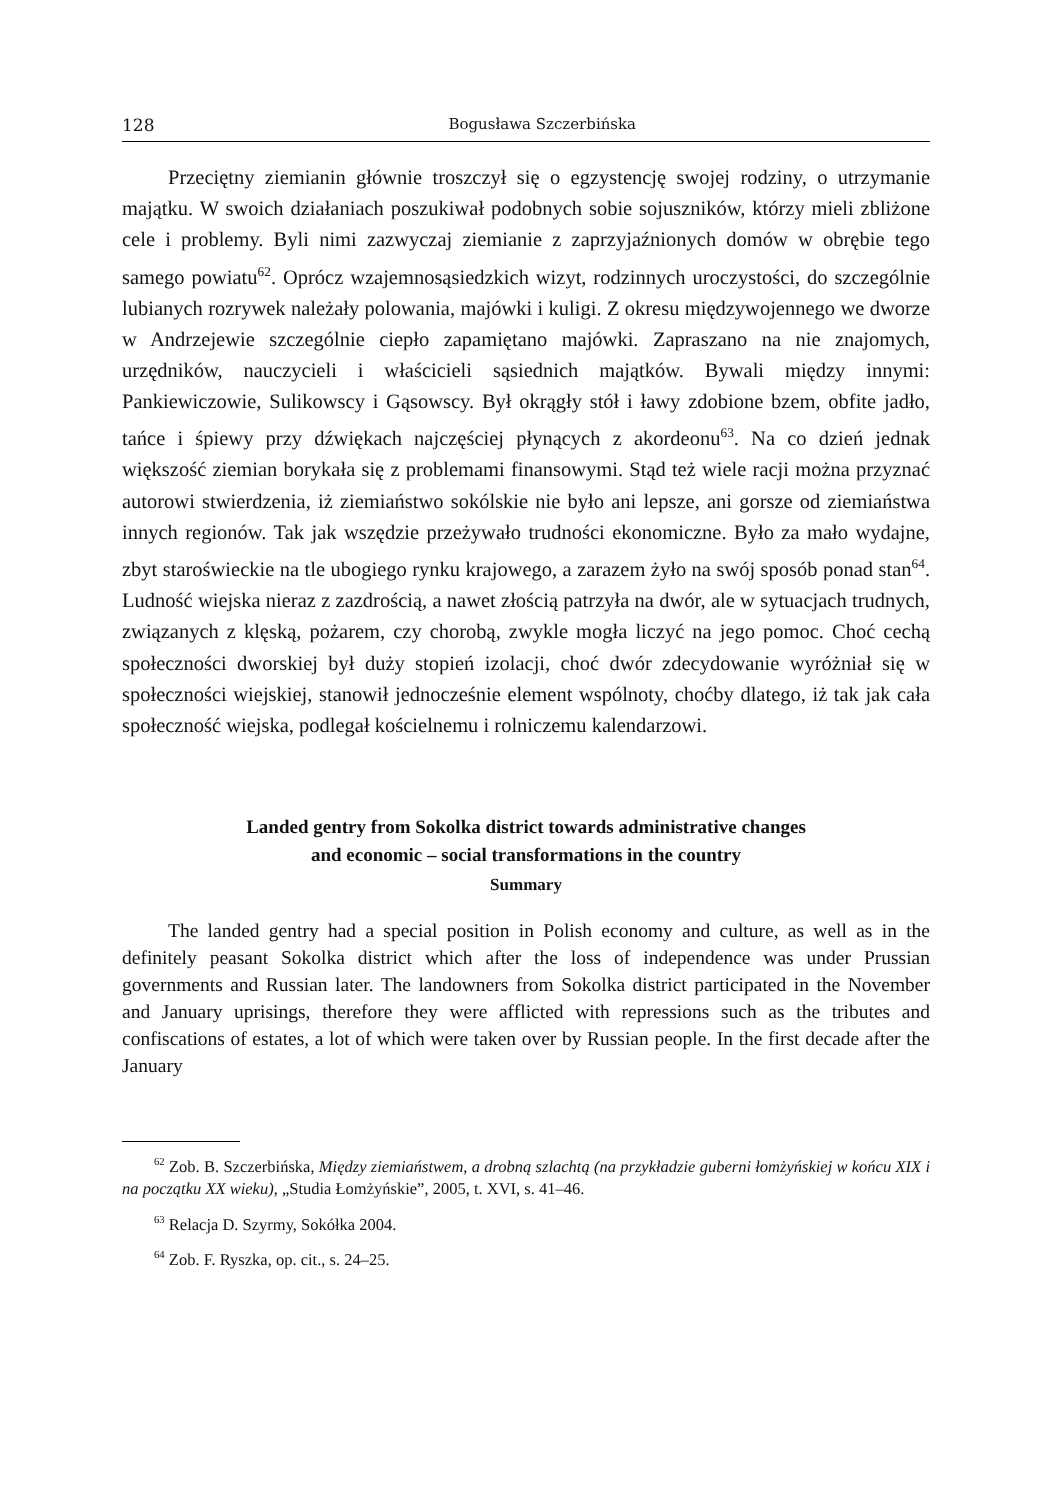128 Bogusława Szczerbińska
Przeciętny ziemianin głównie troszczył się o egzystencję swojej rodziny, o utrzymanie majątku. W swoich działaniach poszukiwał podobnych sobie sojuszników, którzy mieli zbliżone cele i problemy. Byli nimi zazwyczaj ziemianie z zaprzyjaźnionych domów w obrębie tego samego powiatu<sup>62</sup>. Oprócz wzajemnosąsiedzkich wizyt, rodzinnych uroczystości, do szczególnie lubianych rozrywek należały polowania, majówki i kuligi. Z okresu międzywojennego we dworze w Andrzejewie szczególnie ciepło zapamiętano majówki. Zapraszano na nie znajomych, urzędników, nauczycieli i właścicieli sąsiednich majątków. Bywali między innymi: Pankiewiczowie, Sulikowscy i Gąsowscy. Był okrągły stół i ławy zdobione bzem, obfite jadło, tańce i śpiewy przy dźwiękach najczęściej płynących z akordeonu<sup>63</sup>. Na co dzień jednak większość ziemian borykała się z problemami finansowymi. Stąd też wiele racji można przyznać autorowi stwierdzenia, iż ziemiaństwo sokólskie nie było ani lepsze, ani gorsze od ziemiaństwa innych regionów. Tak jak wszędzie przeżywało trudności ekonomiczne. Było za mało wydajne, zbyt staroświeckie na tle ubogiego rynku krajowego, a zarazem żyło na swój sposób ponad stan<sup>64</sup>. Ludność wiejska nieraz z zazdrością, a nawet złością patrzyła na dwór, ale w sytuacjach trudnych, związanych z klęską, pożarem, czy chorobą, zwykle mogła liczyć na jego pomoc. Choć cechą społeczności dworskiej był duży stopień izolacji, choć dwór zdecydowanie wyróżniał się w społeczności wiejskiej, stanowił jednocześnie element wspólnoty, choćby dlatego, iż tak jak cała społeczność wiejska, podlegał kościelnemu i rolniczemu kalendarzowi.
Landed gentry from Sokolka district towards administrative changes
and economic – social transformations in the country
Summary
The landed gentry had a special position in Polish economy and culture, as well as in the definitely peasant Sokolka district which after the loss of independence was under Prussian governments and Russian later. The landowners from Sokolka district participated in the November and January uprisings, therefore they were afflicted with repressions such as the tributes and confiscations of estates, a lot of which were taken over by Russian people. In the first decade after the January
<sup>62</sup> Zob. B. Szczerbińska, Między ziemiaństwem, a drobną szlachtą (na przykładzie guberni łomżyńskiej w końcu XIX i na początku XX wieku), „Studia Łomżyńskie”, 2005, t. XVI, s. 41–46.
<sup>63</sup> Relacja D. Szyrmy, Sokółka 2004.
<sup>64</sup> Zob. F. Ryszka, op. cit., s. 24–25.